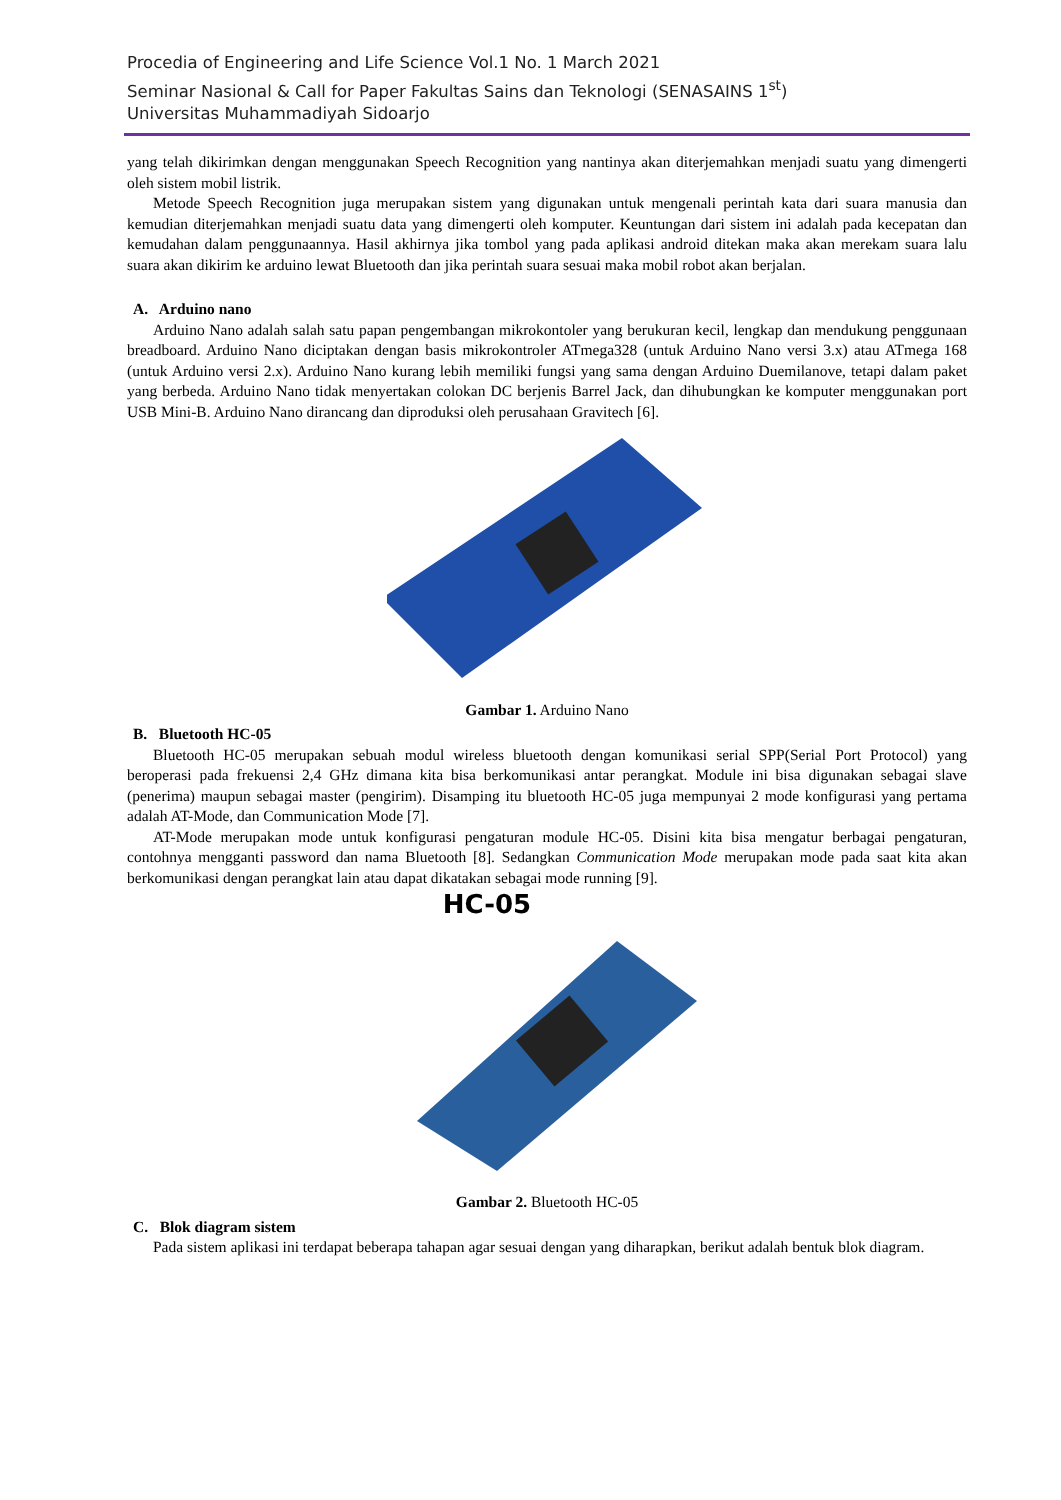Procedia of Engineering and Life Science Vol.1 No. 1 March 2021
Seminar Nasional & Call for Paper Fakultas Sains dan Teknologi (SENASAINS 1<sup>st</sup>)
Universitas Muhammadiyah Sidoarjo
yang telah dikirimkan dengan menggunakan Speech Recognition yang nantinya akan diterjemahkan menjadi suatu yang dimengerti oleh sistem mobil listrik.
Metode Speech Recognition juga merupakan sistem yang digunakan untuk mengenali perintah kata dari suara manusia dan kemudian diterjemahkan menjadi suatu data yang dimengerti oleh komputer. Keuntungan dari sistem ini adalah pada kecepatan dan kemudahan dalam penggunaannya. Hasil akhirnya jika tombol yang pada aplikasi android ditekan maka akan merekam suara lalu suara akan dikirim ke arduino lewat Bluetooth dan jika perintah suara sesuai maka mobil robot akan berjalan.
A. Arduino nano
Arduino Nano adalah salah satu papan pengembangan mikrokontoler yang berukuran kecil, lengkap dan mendukung penggunaan breadboard. Arduino Nano diciptakan dengan basis mikrokontroler ATmega328 (untuk Arduino Nano versi 3.x) atau ATmega 168 (untuk Arduino versi 2.x). Arduino Nano kurang lebih memiliki fungsi yang sama dengan Arduino Duemilanove, tetapi dalam paket yang berbeda. Arduino Nano tidak menyertakan colokan DC berjenis Barrel Jack, dan dihubungkan ke komputer menggunakan port USB Mini-B. Arduino Nano dirancang dan diproduksi oleh perusahaan Gravitech [6].
Gambar 1. Arduino Nano
B. Bluetooth HC-05
Bluetooth HC-05 merupakan sebuah modul wireless bluetooth dengan komunikasi serial SPP(Serial Port Protocol) yang beroperasi pada frekuensi 2,4 GHz dimana kita bisa berkomunikasi antar perangkat. Module ini bisa digunakan sebagai slave (penerima) maupun sebagai master (pengirim). Disamping itu bluetooth HC-05 juga mempunyai 2 mode konfigurasi yang pertama adalah AT-Mode, dan Communication Mode [7].
AT-Mode merupakan mode untuk konfigurasi pengaturan module HC-05. Disini kita bisa mengatur berbagai pengaturan, contohnya mengganti password dan nama Bluetooth [8]. Sedangkan Communication Mode merupakan mode pada saat kita akan berkomunikasi dengan perangkat lain atau dapat dikatakan sebagai mode running [9].
HC-05
Gambar 2. Bluetooth HC-05
C. Blok diagram sistem
Pada sistem aplikasi ini terdapat beberapa tahapan agar sesuai dengan yang diharapkan, berikut adalah bentuk blok diagram.